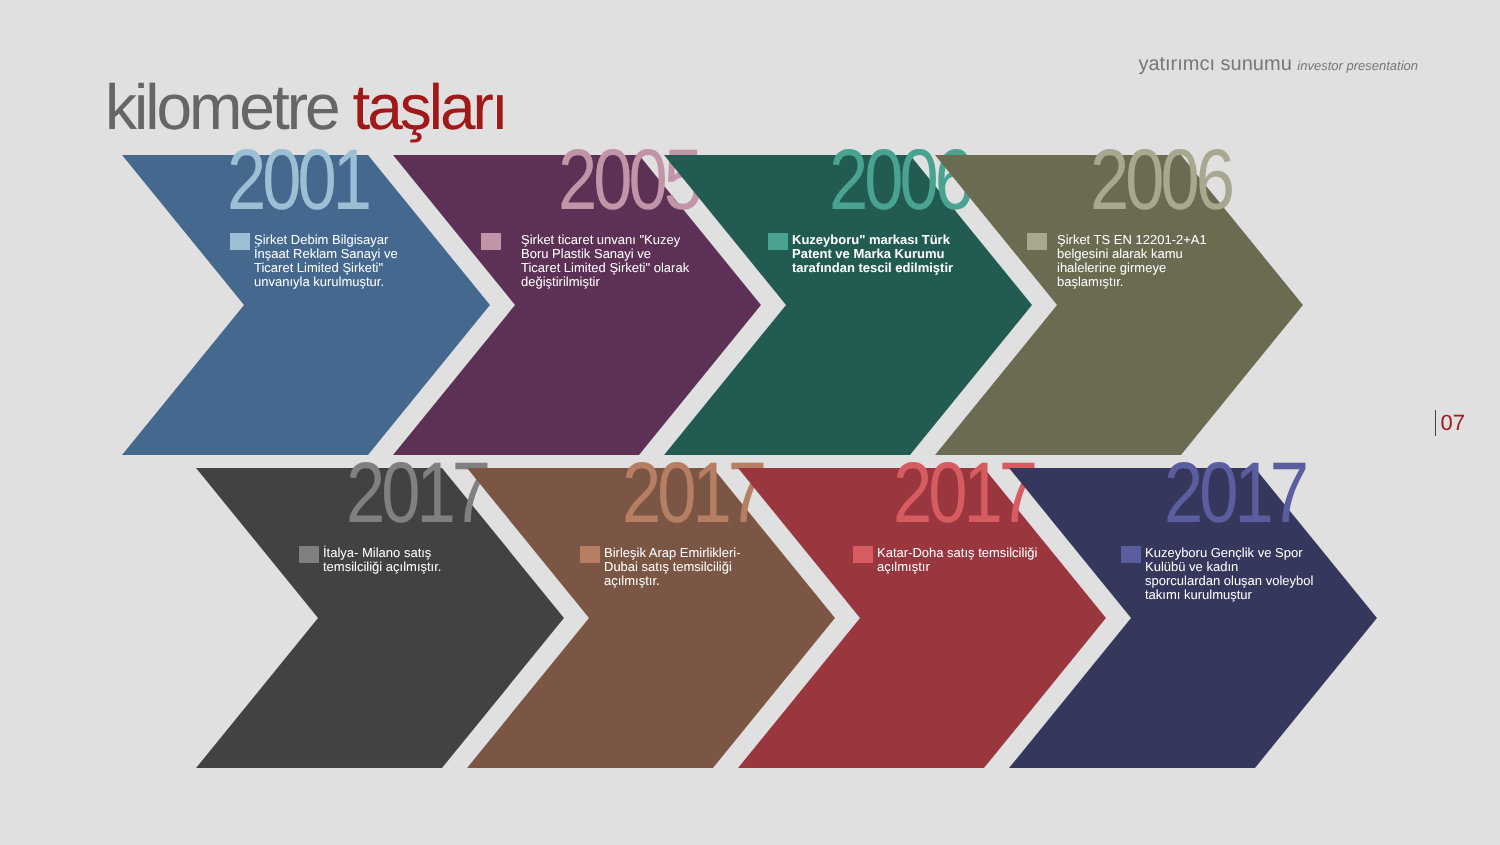yatırımcı sunumu investor presentation
kilometre taşları
07
2001
Şirket Debim Bilgisayar İnşaat Reklam Sanayi ve Ticaret Limited Şirketi" unvanıyla kurulmuştur.
2005
Şirket ticaret unvanı "Kuzey Boru Plastik Sanayi ve Ticaret Limited Şirketi" olarak değiştirilmiştir
2006
Kuzeyboru" markası Türk Patent ve Marka Kurumu tarafından tescil edilmiştir
2006
Şirket TS EN 12201-2+A1 belgesini alarak kamu ihalelerine girmeye başlamıştır.
2017
İtalya- Milano satış temsilciliği açılmıştır.
2017
Birleşik Arap Emirlikleri-Dubai satış temsilciliği açılmıştır.
2017
Katar-Doha satış temsilciliği açılmıştır
2017
Kuzeyboru Gençlik ve Spor Kulübü ve kadın sporculardan oluşan voleybol takımı kurulmuştur